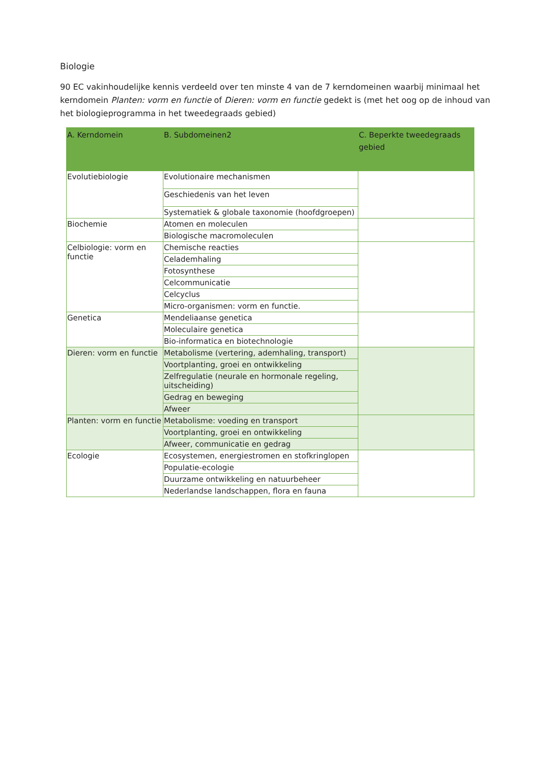Biologie
90 EC vakinhoudelijke kennis verdeeld over ten minste 4 van de 7 kerndomeinen waarbij minimaal het kerndomein Planten: vorm en functie of Dieren: vorm en functie gedekt is (met het oog op de inhoud van het biologieprogramma in het tweedegraads gebied)
| A. Kerndomein | B. Subdomeinen2 | C. Beperkte tweedegraads gebied |
| --- | --- | --- |
| Evolutiebiologie | Evolutionaire mechanismen | |
| | Geschiedenis van het leven | |
| | Systematiek & globale taxonomie (hoofdgroepen) | |
| Biochemie | Atomen en moleculen | |
| | Biologische macromoleculen | |
| Celbiologie: vorm en functie | Chemische reacties | |
| | Celademhaling | |
| | Fotosynthese | |
| | Celcommunicatie | |
| | Celcyclus | |
| | Micro-organismen: vorm en functie. | |
| Genetica | Mendeliaanse genetica | |
| | Moleculaire genetica | |
| | Bio-informatica en biotechnologie | |
| Dieren: vorm en functie | Metabolisme (vertering, ademhaling, transport) | |
| | Voortplanting, groei en ontwikkeling | |
| | Zelfregulatie (neurale en hormonale regeling, uitscheiding) | |
| | Gedrag en beweging | |
| | Afweer | |
| Planten: vorm en functie | Metabolisme: voeding en transport | |
| | Voortplanting, groei en ontwikkeling | |
| | Afweer, communicatie en gedrag | |
| Ecologie | Ecosystemen, energiestromen en stofkringlopen | |
| | Populatie-ecologie | |
| | Duurzame ontwikkeling en natuurbeheer | |
| | Nederlandse landschappen, flora en fauna | |